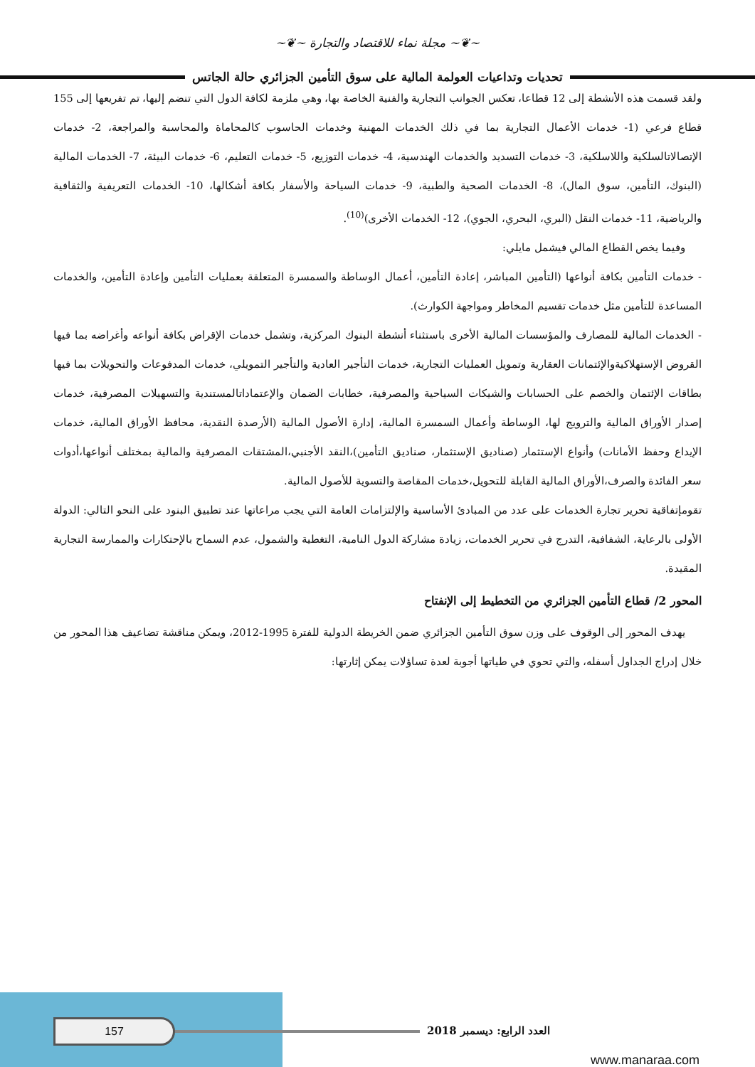~❦~ مجلة نماء للاقتصاد والتجارة ~❦~
تحديات وتداعيات العولمة المالية على سوق التأمين الجزائري حالة الجاتس
ولقد قسمت هذه الأنشطة إلى 12 قطاعا، تعكس الجوانب التجارية والفنية الخاصة بها، وهي ملزمة لكافة الدول التي تنضم إليها، تم تفريعها إلى 155 قطاع فرعي (1- خدمات الأعمال التجارية بما في ذلك الخدمات المهنية وخدمات الحاسوب كالمحاماة والمحاسبة والمراجعة، 2- خدمات الإتصالاتالسلكية واللاسلكية، 3- خدمات التسديد والخدمات الهندسية، 4- خدمات التوزيع، 5- خدمات التعليم، 6- خدمات البيئة، 7- الخدمات المالية (البنوك، التأمين، سوق المال)، 8- الخدمات الصحية والطبية، 9- خدمات السياحة والأسفار بكافة أشكالها، 10- الخدمات التعريفية والثقافية والرياضية، 11- خدمات النقل (البري، البحري، الجوي)، 12- الخدمات الأخرى)<sup>(10)</sup>.
وفيما يخص القطاع المالي فيشمل مايلي:
- خدمات التأمين بكافة أنواعها (التأمين المباشر، إعادة التأمين، أعمال الوساطة والسمسرة المتعلقة بعمليات التأمين وإعادة التأمين، والخدمات المساعدة للتأمين مثل خدمات تقسيم المخاطر ومواجهة الكوارث).
- الخدمات المالية للمصارف والمؤسسات المالية الأخرى باستثناء أنشطة البنوك المركزية، وتشمل خدمات الإقراض بكافة أنواعه وأغراضه بما فيها القروض الإستهلاكيةوالإئتمانات العقارية وتمويل العمليات التجارية، خدمات التأجير العادية والتأجير التمويلي، خدمات المدفوعات والتحويلات بما فيها بطاقات الإئتمان والخصم على الحسابات والشيكات السياحية والمصرفية، خطابات الضمان والإعتماداتالمستندية والتسهيلات المصرفية، خدمات إصدار الأوراق المالية والترويج لها، الوساطة وأعمال السمسرة المالية، إدارة الأصول المالية (الأرصدة النقدية، محافظ الأوراق المالية، خدمات الإيداع وحفظ الأمانات) وأنواع الإستثمار (صناديق الإستثمار، صناديق التأمين)،النقد الأجنبي،المشتقات المصرفية والمالية بمختلف أنواعها،أدوات سعر الفائدة والصرف،الأوراق المالية القابلة للتحويل،خدمات المقاصة والتسوية للأصول المالية.
تقومإتفاقية تحرير تجارة الخدمات على عدد من المبادئ الأساسية والإلتزامات العامة التي يجب مراعاتها عند تطبيق البنود على النحو التالي: الدولة الأولى بالرعاية، الشفافية، التدرج في تحرير الخدمات، زيادة مشاركة الدول النامية، التغطية والشمول، عدم السماح بالإحتكارات والممارسة التجارية المقيدة.
المحور 2/ قطاع التأمين الجزائري من التخطيط إلى الإنفتاح
يهدف المحور إلى الوقوف على وزن سوق التأمين الجزائري ضمن الخريطة الدولية للفترة 1995-2012، ويمكن مناقشة تضاعيف هذا المحور من خلال إدراج الجداول أسفله، والتي تحوي في طياتها أجوبة لعدة تساؤلات يمكن إثارتها:
157 العدد الرابع: ديسمبر 2018
www.manaraa.com